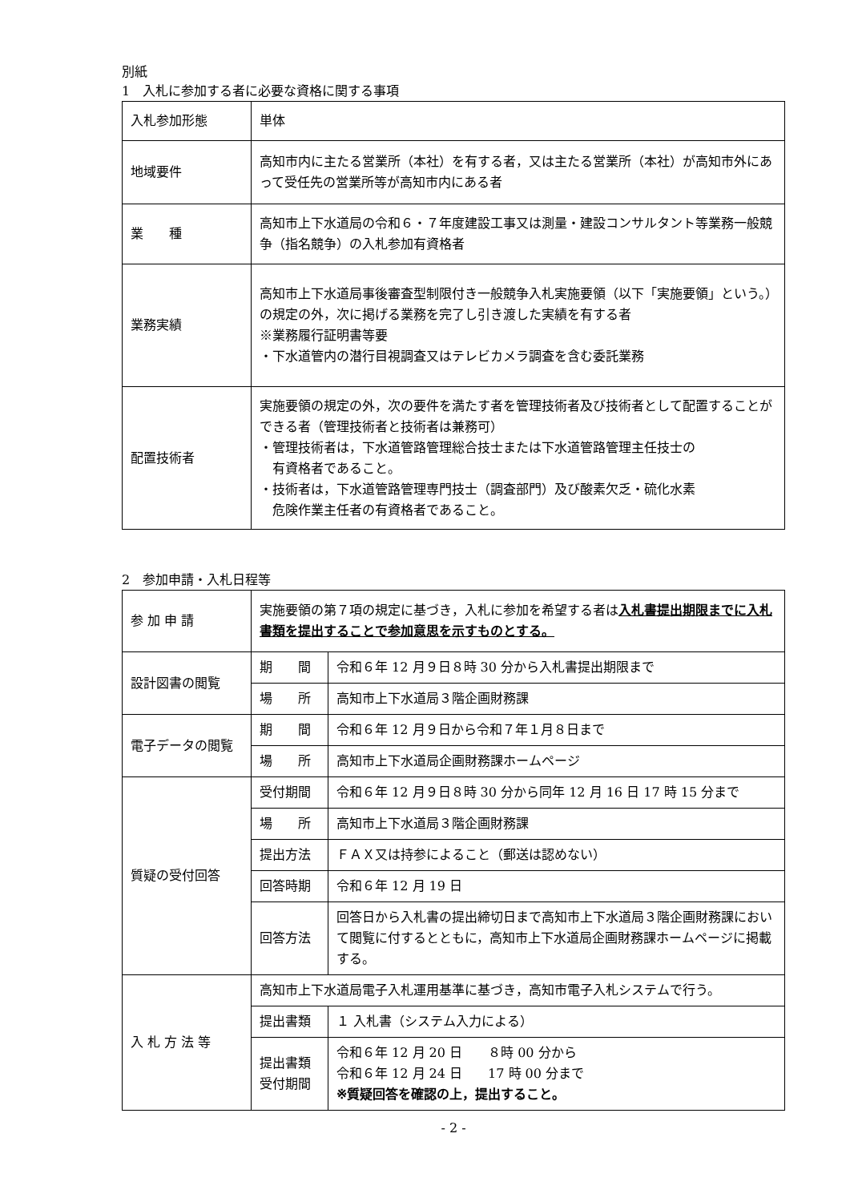別紙
1　入札に参加する者に必要な資格に関する事項
| 入札参加形態 | 単体 |
| 地域要件 | 高知市内に主たる営業所（本社）を有する者，又は主たる営業所（本社）が高知市外にあって受任先の営業所等が高知市内にある者 |
| 業 種 | 高知市上下水道局の令和６・７年度建設工事又は測量・建設コンサルタント等業務一般競争（指名競争）の入札参加有資格者 |
| 業務実績 | 高知市上下水道局事後審査型制限付き一般競争入札実施要領（以下「実施要領」という。）の規定の外，次に掲げる業務を完了し引き渡した実績を有する者 ※業務履行証明書等要 ・下水道管内の潜行目視調査又はテレビカメラ調査を含む委託業務 |
| 配置技術者 | 実施要領の規定の外，次の要件を満たす者を管理技術者及び技術者として配置することができる者（管理技術者と技術者は兼務可） ・管理技術者は，下水道管路管理総合技士または下水道管路管理主任技士の 有資格者であること。 ・技術者は，下水道管路管理専門技士（調査部門）及び酸素欠乏・硫化水素 危険作業主任者の有資格者であること。 |
2　参加申請・入札日程等
| 参 加 申 請 | 実施要領の第７項の規定に基づき，入札に参加を希望する者は 入札書提出期限までに入札書類を提出することで参加意思を示すものとする。 | |
| 設計図書の閲覧 | 期 間 | 令和６年 12 月９日８時 30 分から入札書提出期限まで |
| | 場 所 | 高知市上下水道局３階企画財務課 |
| 電子データの閲覧 | 期 間 | 令和６年 12 月９日から令和７年１月８日まで |
| | 場 所 | 高知市上下水道局企画財務課ホームページ |
| 質疑の受付回答 | 受付期間 | 令和６年 12 月９日８時 30 分から同年 12 月 16 日 17 時 15 分まで |
| | 場 所 | 高知市上下水道局３階企画財務課 |
| | 提出方法 | ＦＡＸ又は持参によること（郵送は認めない） |
| | 回答時期 | 令和６年 12 月 19 日 |
| | 回答方法 | 回答日から入札書の提出締切日まで高知市上下水道局３階企画財務課において閲覧に付するとともに，高知市上下水道局企画財務課ホームページに掲載する。 |
| 入 札 方 法 等 | 高知市上下水道局電子入札運用基準に基づき，高知市電子入札システムで行う。 | |
| | 提出書類 | １ 入札書（システム入力による） |
| | 提出書類 受付期間 | 令和６年 12 月 20 日 ８時 00 分から 令和６年 12 月 24 日 17 時 00 分まで ※質疑回答を確認の上，提出すること。 |
- 2 -